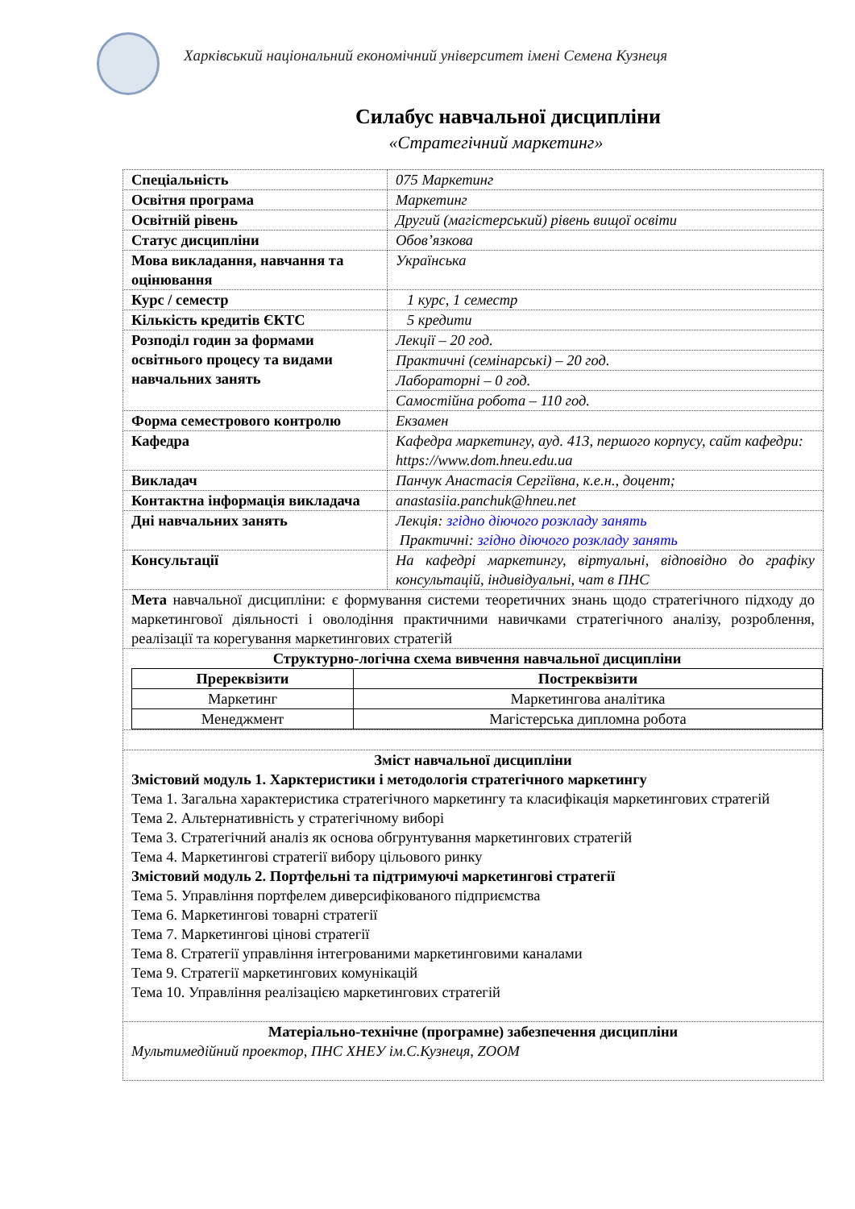Харківський національний економічний університет імені Семена Кузнеця
Силабус навчальної дисципліни
«Стратегічний маркетинг»
| Спеціальність | 075 Маркетинг |
| Освітня програма | Маркетинг |
| Освітній рівень | Другий (магістерський) рівень вищої освіти |
| Статус дисципліни | Обов’язкова |
| Мова викладання, навчання та оцінювання | Українська |
| Курс / семестр | 1 курс, 1 семестр |
| Кількість кредитів ЄКТС | 5 кредити |
| Розподіл годин за формами освітнього процесу та видами навчальних занять | Лекції – 20 год. |
| | Практичні (семінарські) – 20 год. |
| | Лабораторні – 0 год. |
| | Самостійна робота – 110 год. |
| Форма семестрового контролю | Екзамен |
| Кафедра | Кафедра маркетингу, ауд. 413, першого корпусу, сайт кафедри: https://www.dom.hneu.edu.ua |
| Викладач | Панчук Анастасія Сергіївна, к.е.н., доцент; |
| Контактна інформація викладача | anastasiia.panchuk@hneu.net |
| Дні навчальних занять | Лекція: згідно діючого розкладу занять Практичні: згідно діючого розкладу занять |
| Консультації | На кафедрі маркетингу, віртуальні, відповідно до графіку консультацій, індивідуальні, чат в ПНС |
| Мета навчальної дисципліни: є формування системи теоретичних знань щодо стратегічного підходу до маркетингової діяльності і оволодіння практичними навичками стратегічного аналізу, розроблення, реалізації та корегування маркетингових стратегій | |
| Структурно-логічна схема вивчення навчальної дисципліни / Пререквізити / Постреквізити / / --- / --- / / Маркетинг / Маркетингова аналітика / / Менеджмент / Магістерська дипломна робота / | |
| Зміст навчальної дисципліни Змістовий модуль 1. Харктеристики і методологія стратегічного маркетингу Тема 1. Загальна характеристика стратегічного маркетингу та класифікація маркетингових стратегій Тема 2. Альтернативність у стратегічному виборі Тема 3. Стратегічний аналіз як основа обгрунтування маркетингових стратегій Тема 4. Маркетингові стратегії вибору цільового ринку Змістовий модуль 2. Портфельні та підтримуючі маркетингові стратегії Тема 5. Управління портфелем диверсифікованого підприємства Тема 6. Маркетингові товарні стратегії Тема 7. Маркетингові цінові стратегії Тема 8. Стратегії управління інтегрованими маркетинговими каналами Тема 9. Стратегії маркетингових комунікацій Тема 10. Управління реалізацією маркетингових стратегій | |
| Матеріально-технічне (програмне) забезпечення дисципліни Мультимедійний проектор, ПНС ХНЕУ ім.С.Кузнеця, ZOOM | |